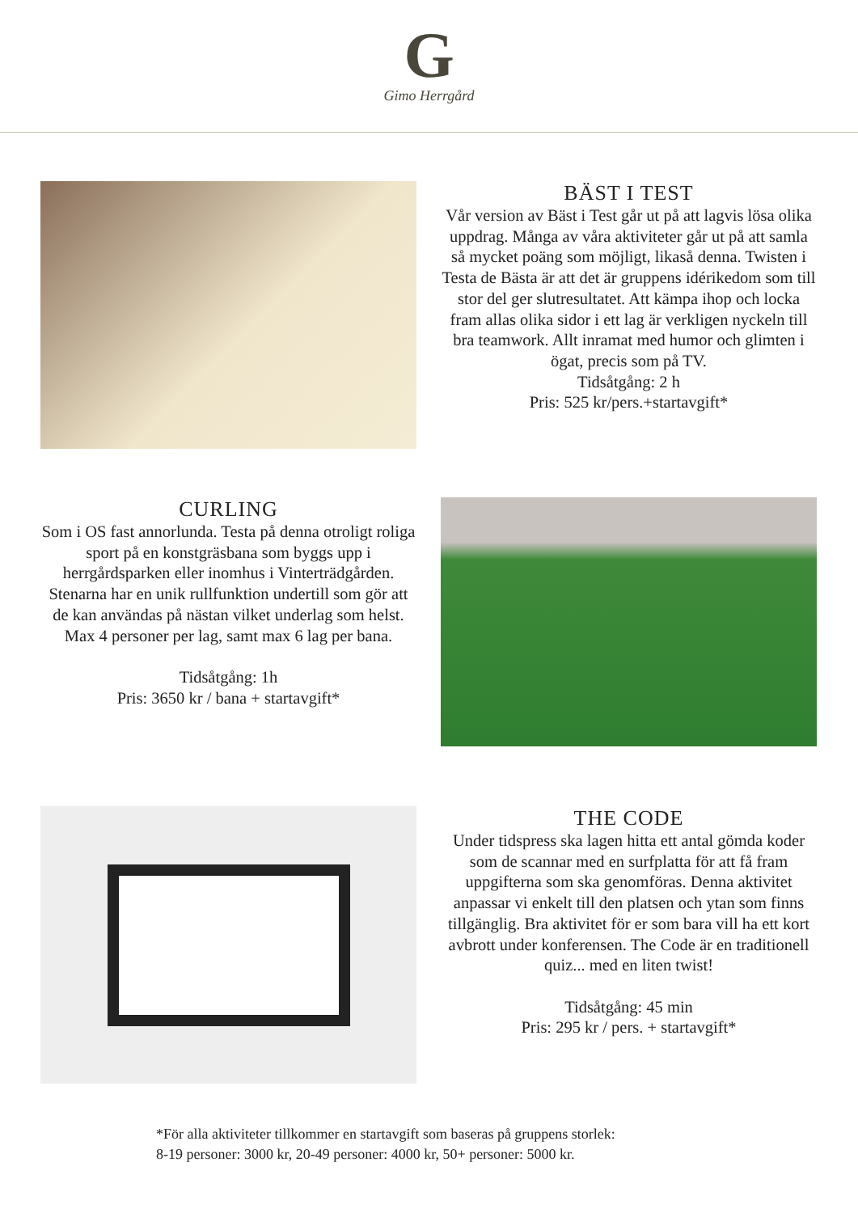G
Gimo Herrgård
BÄST I TEST
Vår version av Bäst i Test går ut på att lagvis lösa olika uppdrag. Många av våra aktiviteter går ut på att samla så mycket poäng som möjligt, likaså denna. Twisten i Testa de Bästa är att det är gruppens idérikedom som till stor del ger slutresultatet. Att kämpa ihop och locka fram allas olika sidor i ett lag är verkligen nyckeln till bra teamwork. Allt inramat med humor och glimten i ögat, precis som på TV.
Tidsåtgång: 2 h
Pris: 525 kr/pers.+startavgift*
CURLING
Som i OS fast annorlunda. Testa på denna otroligt roliga sport på en konstgräsbana som byggs upp i herrgårdsparken eller inomhus i Vinterträdgården. Stenarna har en unik rullfunktion undertill som gör att de kan användas på nästan vilket underlag som helst. Max 4 personer per lag, samt max 6 lag per bana.
Tidsåtgång: 1h
Pris: 3650 kr / bana + startavgift*
THE CODE
Under tidspress ska lagen hitta ett antal gömda koder som de scannar med en surfplatta för att få fram uppgifterna som ska genomföras. Denna aktivitet anpassar vi enkelt till den platsen och ytan som finns tillgänglig. Bra aktivitet för er som bara vill ha ett kort avbrott under konferensen. The Code är en traditionell quiz... med en liten twist!
Tidsåtgång: 45 min
Pris: 295 kr / pers. + startavgift*
*För alla aktiviteter tillkommer en startavgift som baseras på gruppens storlek:
8-19 personer: 3000 kr, 20-49 personer: 4000 kr, 50+ personer: 5000 kr.